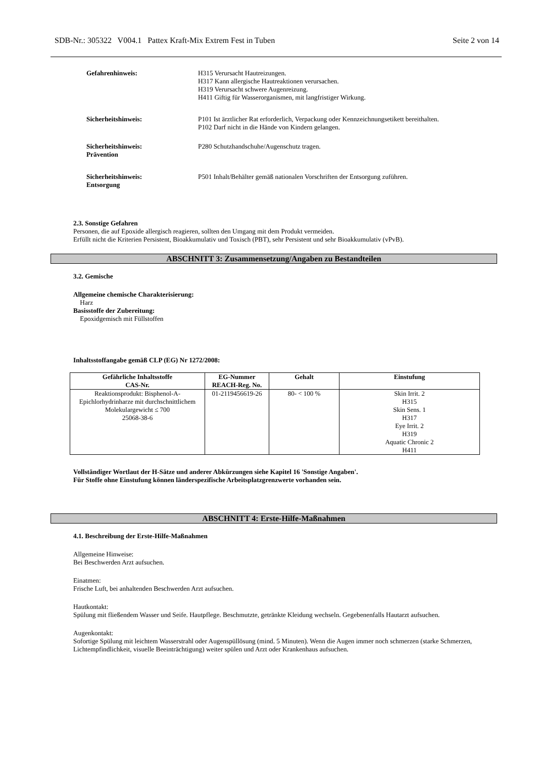SDB-Nr.: 305322 V004.1 Pattex Kraft-Mix Extrem Fest in Tuben Seite 2 von 14
Gefahrenhinweis: H315 Verursacht Hautreizungen.
H317 Kann allergische Hautreaktionen verursachen.
H319 Verursacht schwere Augenreizung.
H411 Giftig für Wasserorganismen, mit langfristiger Wirkung.
Sicherheitshinweis: P101 Ist ärztlicher Rat erforderlich, Verpackung oder Kennzeichnungsetikett bereithalten.
P102 Darf nicht in die Hände von Kindern gelangen.
Sicherheitshinweis:
Prävention
P280 Schutzhandschuhe/Augenschutz tragen.
Sicherheitshinweis:
Entsorgung
P501 Inhalt/Behälter gemäß nationalen Vorschriften der Entsorgung zuführen.
2.3. Sonstige Gefahren
Personen, die auf Epoxide allergisch reagieren, sollten den Umgang mit dem Produkt vermeiden.
Erfüllt nicht die Kriterien Persistent, Bioakkumulativ und Toxisch (PBT), sehr Persistent und sehr Bioakkumulativ (vPvB).
ABSCHNITT 3: Zusammensetzung/Angaben zu Bestandteilen
3.2. Gemische
Allgemeine chemische Charakterisierung:
Harz
Basisstoffe der Zubereitung:
Epoxidgemisch mit Füllstoffen
Inhaltsstoffangabe gemäß CLP (EG) Nr 1272/2008:
| Gefährliche Inhaltsstoffe CAS-Nr. | EG-Nummer REACH-Reg. No. | Gehalt | Einstufung |
| --- | --- | --- | --- |
| Reaktionsprodukt: Bisphenol-A-Epichlorhydrinharze mit durchschnittlichem Molekulargewicht ≤ 700 25068-38-6 | 01-2119456619-26 | 80- < 100 % | Skin Irrit. 2 H315 Skin Sens. 1 H317 Eye Irrit. 2 H319 Aquatic Chronic 2 H411 |
Vollständiger Wortlaut der H-Sätze und anderer Abkürzungen siehe Kapitel 16 'Sonstige Angaben'.
Für Stoffe ohne Einstufung können länderspezifische Arbeitsplatzgrenzwerte vorhanden sein.
ABSCHNITT 4: Erste-Hilfe-Maßnahmen
4.1. Beschreibung der Erste-Hilfe-Maßnahmen
Allgemeine Hinweise:
Bei Beschwerden Arzt aufsuchen.
Einatmen:
Frische Luft, bei anhaltenden Beschwerden Arzt aufsuchen.
Hautkontakt:
Spülung mit fließendem Wasser und Seife. Hautpflege. Beschmutzte, getränkte Kleidung wechseln. Gegebenenfalls Hautarzt aufsuchen.
Augenkontakt:
Sofortige Spülung mit leichtem Wasserstrahl oder Augenspüllösung (mind. 5 Minuten). Wenn die Augen immer noch schmerzen (starke Schmerzen, Lichtempfindlichkeit, visuelle Beeinträchtigung) weiter spülen und Arzt oder Krankenhaus aufsuchen.